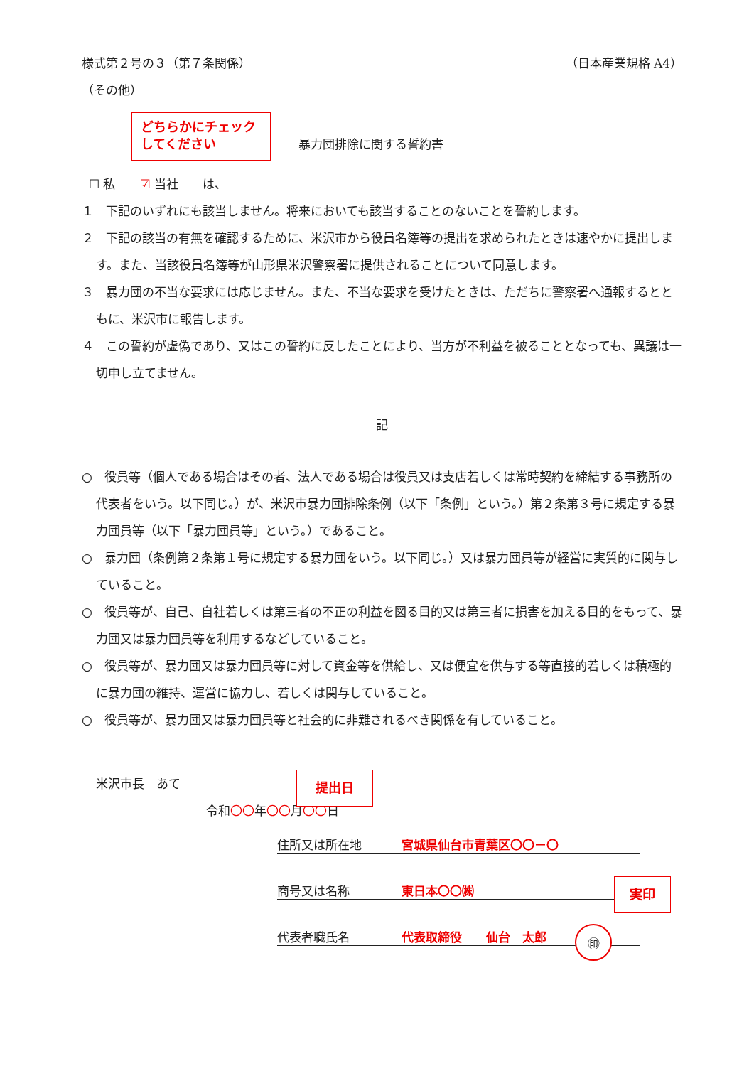様式第２号の３（第７条関係） （日本産業規格 A4）
（その他）
暴力団排除に関する誓約書
☐ 私　　☑ 当社　　は、
１　下記のいずれにも該当しません。将来においても該当することのないことを誓約します。
２　下記の該当の有無を確認するために、米沢市から役員名簿等の提出を求められたときは速やかに提出します。また、当該役員名簿等が山形県米沢警察署に提供されることについて同意します。
３　暴力団の不当な要求には応じません。また、不当な要求を受けたときは、ただちに警察署へ通報するとともに、米沢市に報告します。
４　この誓約が虚偽であり、又はこの誓約に反したことにより、当方が不利益を被ることとなっても、異議は一切申し立てません。
記
○　役員等（個人である場合はその者、法人である場合は役員又は支店若しくは常時契約を締結する事務所の代表者をいう。以下同じ。）が、米沢市暴力団排除条例（以下「条例」という。）第２条第３号に規定する暴力団員等（以下「暴力団員等」という。）であること。
○　暴力団（条例第２条第１号に規定する暴力団をいう。以下同じ。）又は暴力団員等が経営に実質的に関与していること。
○　役員等が、自己、自社若しくは第三者の不正の利益を図る目的又は第三者に損害を加える目的をもって、暴力団又は暴力団員等を利用するなどしていること。
○　役員等が、暴力団又は暴力団員等に対して資金等を供給し、又は便宜を供与する等直接的若しくは積極的に暴力団の維持、運営に協力し、若しくは関与していること。
○　役員等が、暴力団又は暴力団員等と社会的に非難されるべき関係を有していること。
米沢市長　あて
令和〇〇年〇〇月〇〇日
住所又は所在地 宮城県仙台市青葉区〇〇－〇
商号又は名称 東日本〇〇㈱
代表者職氏名 代表取締役　　仙台　太郎 ㊞
どちらかにチェック
してください
提出日
実印